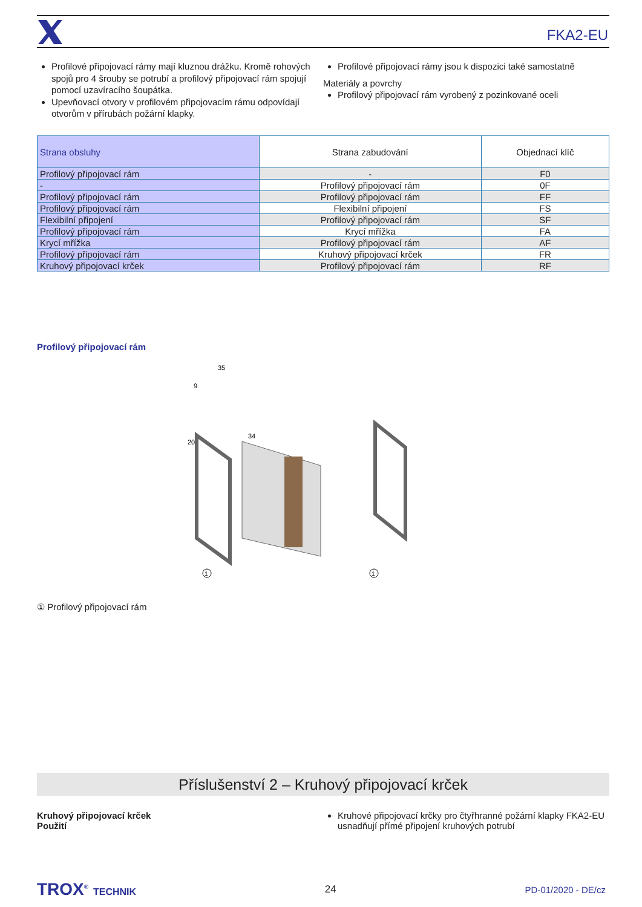FKA2-EU
Profilové připojovací rámy mají kluznou drážku. Kromě rohových spojů pro 4 šrouby se potrubí a profilový připojovací rám spojují pomocí uzavíracího šoupátka.
Upevňovací otvory v profilovém připojovacím rámu odpovídají otvorům v přírubách požární klapky.
Profilové připojovací rámy jsou k dispozici také samostatně
Materiály a povrchy
Profilový připojovací rám vyrobený z pozinkované oceli
| Strana obsluhy | Strana zabudování | Objednací klíč |
| --- | --- | --- |
| Profilový připojovací rám | - | F0 |
| - | Profilový připojovací rám | 0F |
| Profilový připojovací rám | Profilový připojovací rám | FF |
| Profilový připojovací rám | Flexibilní připojení | FS |
| Flexibilní připojení | Profilový připojovací rám | SF |
| Profilový připojovací rám | Krycí mřížka | FA |
| Krycí mřížka | Profilový připojovací rám | AF |
| Profilový připojovací rám | Kruhový připojovací krček | FR |
| Kruhový připojovací krček | Profilový připojovací rám | RF |
Profilový připojovací rám
35
9
20
34
1
1
① Profilový připojovací rám
Příslušenství 2 – Kruhový připojovací krček
Kruhový připojovací krček
Použití
Kruhové připojovací krčky pro čtyřhranné požární klapky FKA2-EU usnadňují přímé připojení kruhových potrubí
TROX<sup>®</sup> TECHNIK 24 PD-01/2020 - DE/cz